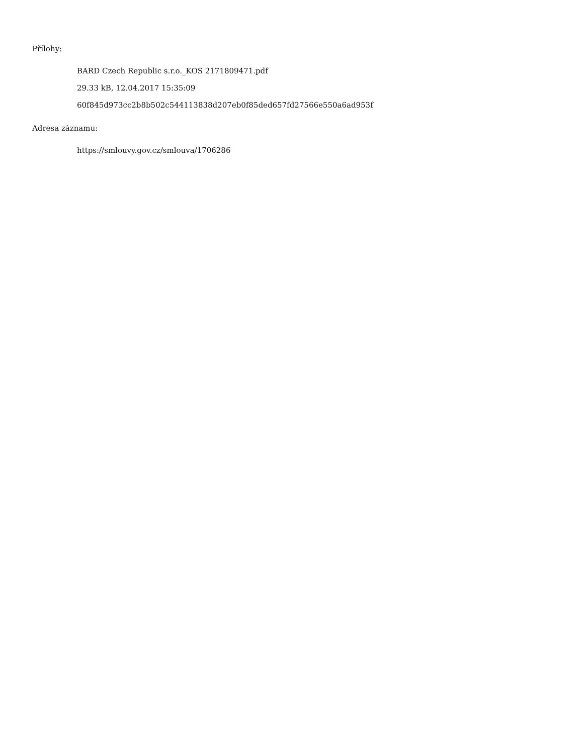Přílohy:
BARD Czech Republic s.r.o._KOS 2171809471.pdf
29.33 kB, 12.04.2017 15:35:09
60f845d973cc2b8b502c544113838d207eb0f85ded657fd27566e550a6ad953f
Adresa záznamu:
https://smlouvy.gov.cz/smlouva/1706286